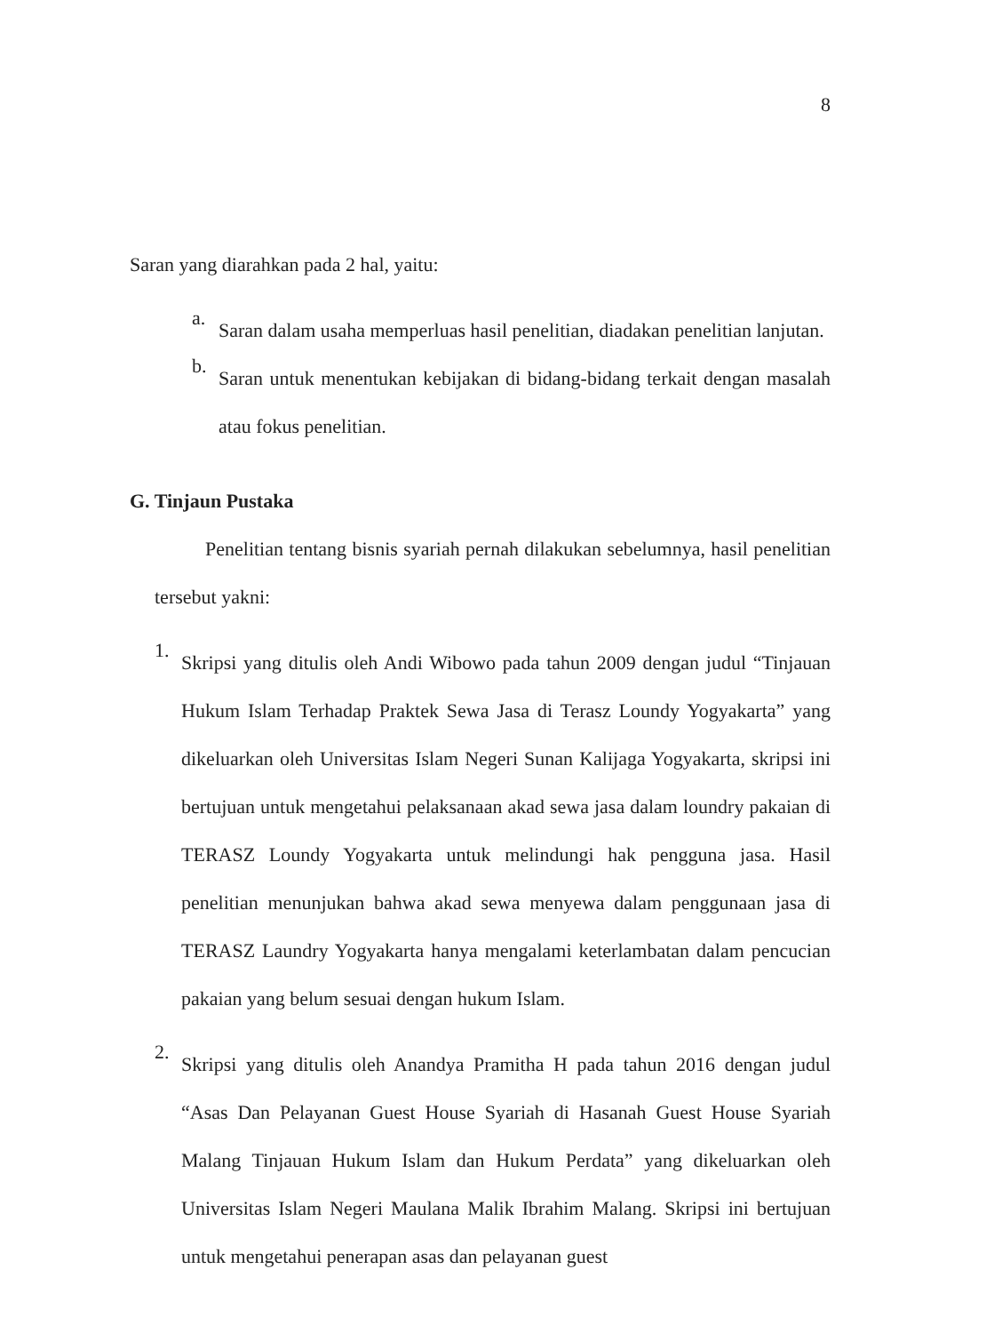8
Saran yang diarahkan pada 2 hal, yaitu:
a.
Saran dalam usaha memperluas hasil penelitian, diadakan penelitian lanjutan.
b.
Saran untuk menentukan kebijakan di bidang-bidang terkait dengan masalah atau fokus penelitian.
G. Tinjaun Pustaka
Penelitian tentang bisnis syariah pernah dilakukan sebelumnya, hasil penelitian tersebut yakni:
1.
Skripsi yang ditulis oleh Andi Wibowo pada tahun 2009 dengan judul “Tinjauan Hukum Islam Terhadap Praktek Sewa Jasa di Terasz Loundy Yogyakarta” yang dikeluarkan oleh Universitas Islam Negeri Sunan Kalijaga Yogyakarta, skripsi ini bertujuan untuk mengetahui pelaksanaan akad sewa jasa dalam loundry pakaian di TERASZ Loundy Yogyakarta untuk melindungi hak pengguna jasa. Hasil penelitian menunjukan bahwa akad sewa menyewa dalam penggunaan jasa di TERASZ Laundry Yogyakarta hanya mengalami keterlambatan dalam pencucian pakaian yang belum sesuai dengan hukum Islam.
2.
Skripsi yang ditulis oleh Anandya Pramitha H pada tahun 2016 dengan judul “Asas Dan Pelayanan Guest House Syariah di Hasanah Guest House Syariah Malang Tinjauan Hukum Islam dan Hukum Perdata” yang dikeluarkan oleh Universitas Islam Negeri Maulana Malik Ibrahim Malang. Skripsi ini bertujuan untuk mengetahui penerapan asas dan pelayanan guest